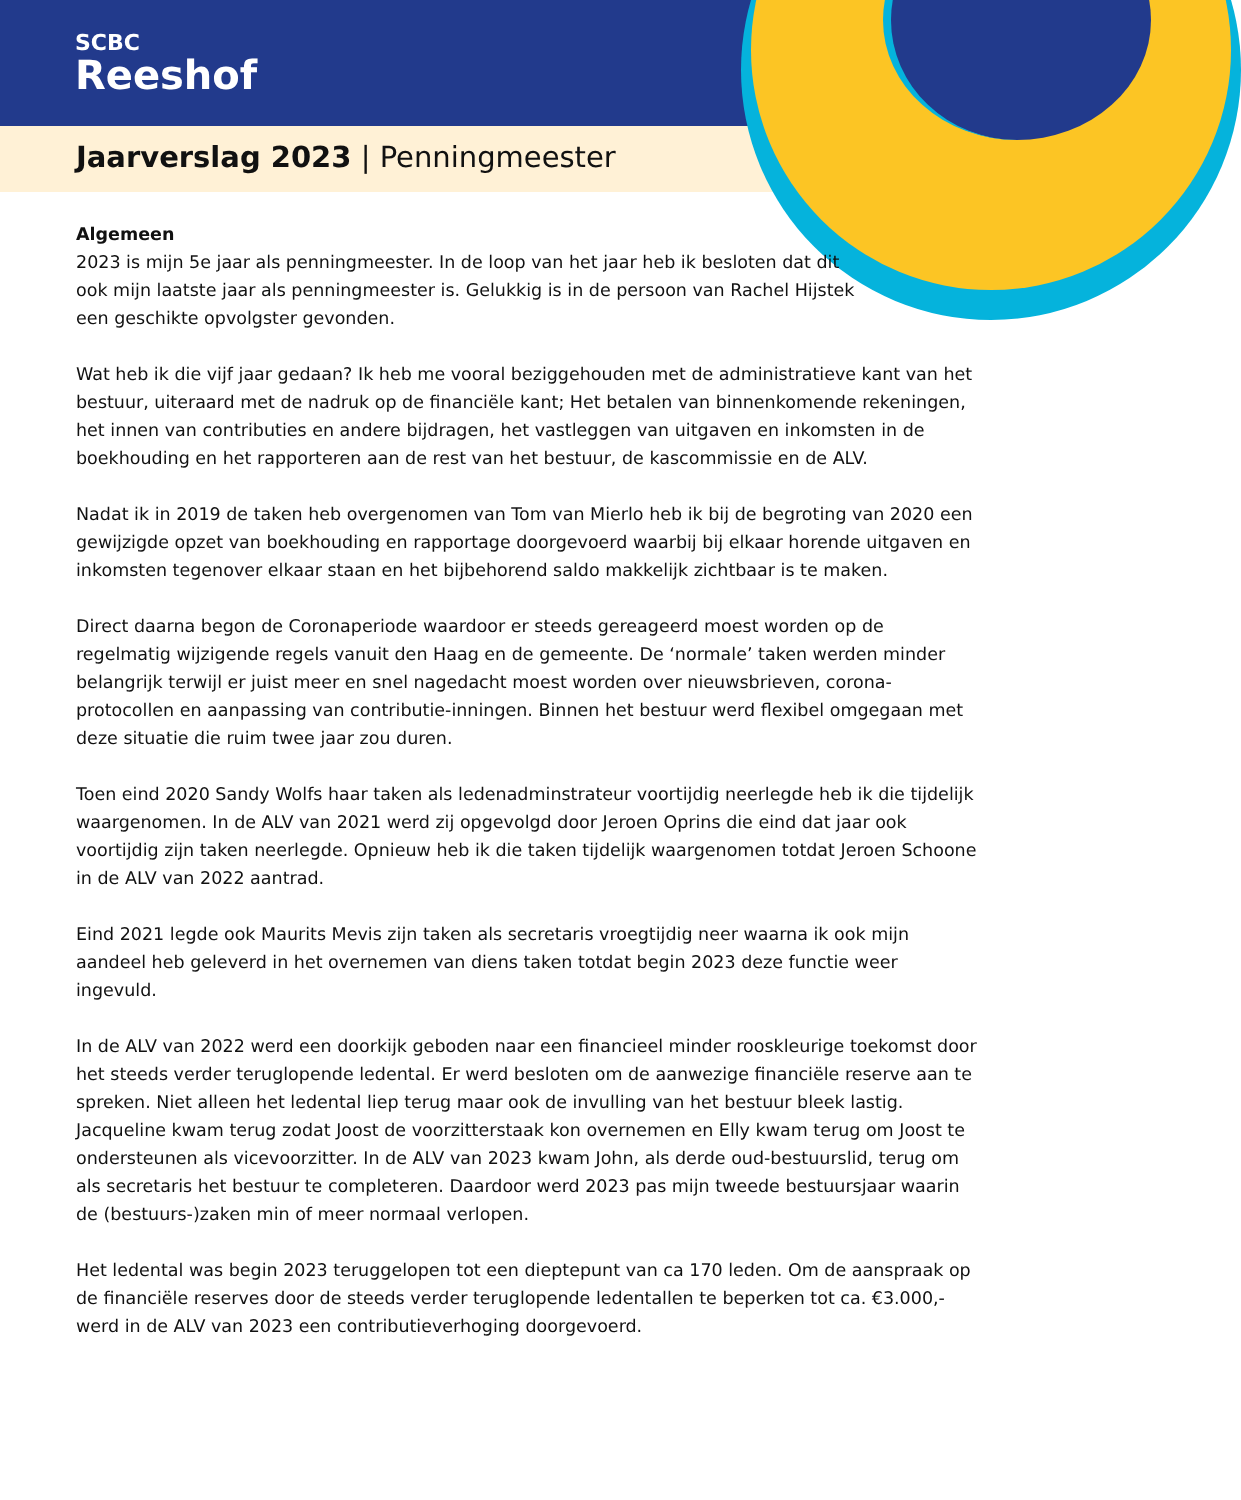SCBC
Reeshof
Jaarverslag 2023 | Penningmeester
Algemeen
2023 is mijn 5e jaar als penningmeester. In de loop van het jaar heb ik besloten dat dit ook mijn laatste jaar als penningmeester is. Gelukkig is in de persoon van Rachel Hijstek een geschikte opvolgster gevonden.
Wat heb ik die vijf jaar gedaan? Ik heb me vooral beziggehouden met de administratieve kant van het bestuur, uiteraard met de nadruk op de financiële kant; Het betalen van binnenkomende rekeningen, het innen van contributies en andere bijdragen, het vastleggen van uitgaven en inkomsten in de boekhouding en het rapporteren aan de rest van het bestuur, de kascommissie en de ALV.
Nadat ik in 2019 de taken heb overgenomen van Tom van Mierlo heb ik bij de begroting van 2020 een gewijzigde opzet van boekhouding en rapportage doorgevoerd waarbij bij elkaar horende uitgaven en inkomsten tegenover elkaar staan en het bijbehorend saldo makkelijk zichtbaar is te maken.
Direct daarna begon de Coronaperiode waardoor er steeds gereageerd moest worden op de regelmatig wijzigende regels vanuit den Haag en de gemeente. De ‘normale’ taken werden minder belangrijk terwijl er juist meer en snel nagedacht moest worden over nieuwsbrieven, corona-protocollen en aanpassing van contributie-inningen. Binnen het bestuur werd flexibel omgegaan met deze situatie die ruim twee jaar zou duren.
Toen eind 2020 Sandy Wolfs haar taken als ledenadminstrateur voortijdig neerlegde heb ik die tijdelijk waargenomen. In de ALV van 2021 werd zij opgevolgd door Jeroen Oprins die eind dat jaar ook voortijdig zijn taken neerlegde. Opnieuw heb ik die taken tijdelijk waargenomen totdat Jeroen Schoone in de ALV van 2022 aantrad.
Eind 2021 legde ook Maurits Mevis zijn taken als secretaris vroegtijdig neer waarna ik ook mijn aandeel heb geleverd in het overnemen van diens taken totdat begin 2023 deze functie weer ingevuld.
In de ALV van 2022 werd een doorkijk geboden naar een financieel minder rooskleurige toekomst door het steeds verder teruglopende ledental. Er werd besloten om de aanwezige financiële reserve aan te spreken. Niet alleen het ledental liep terug maar ook de invulling van het bestuur bleek lastig. Jacqueline kwam terug zodat Joost de voorzitterstaak kon overnemen en Elly kwam terug om Joost te ondersteunen als vicevoorzitter. In de ALV van 2023 kwam John, als derde oud-bestuurslid, terug om als secretaris het bestuur te completeren. Daardoor werd 2023 pas mijn tweede bestuursjaar waarin de (bestuurs-)zaken min of meer normaal verlopen.
Het ledental was begin 2023 teruggelopen tot een dieptepunt van ca 170 leden. Om de aanspraak op de financiële reserves door de steeds verder teruglopende ledentallen te beperken tot ca. €3.000,- werd in de ALV van 2023 een contributieverhoging doorgevoerd.